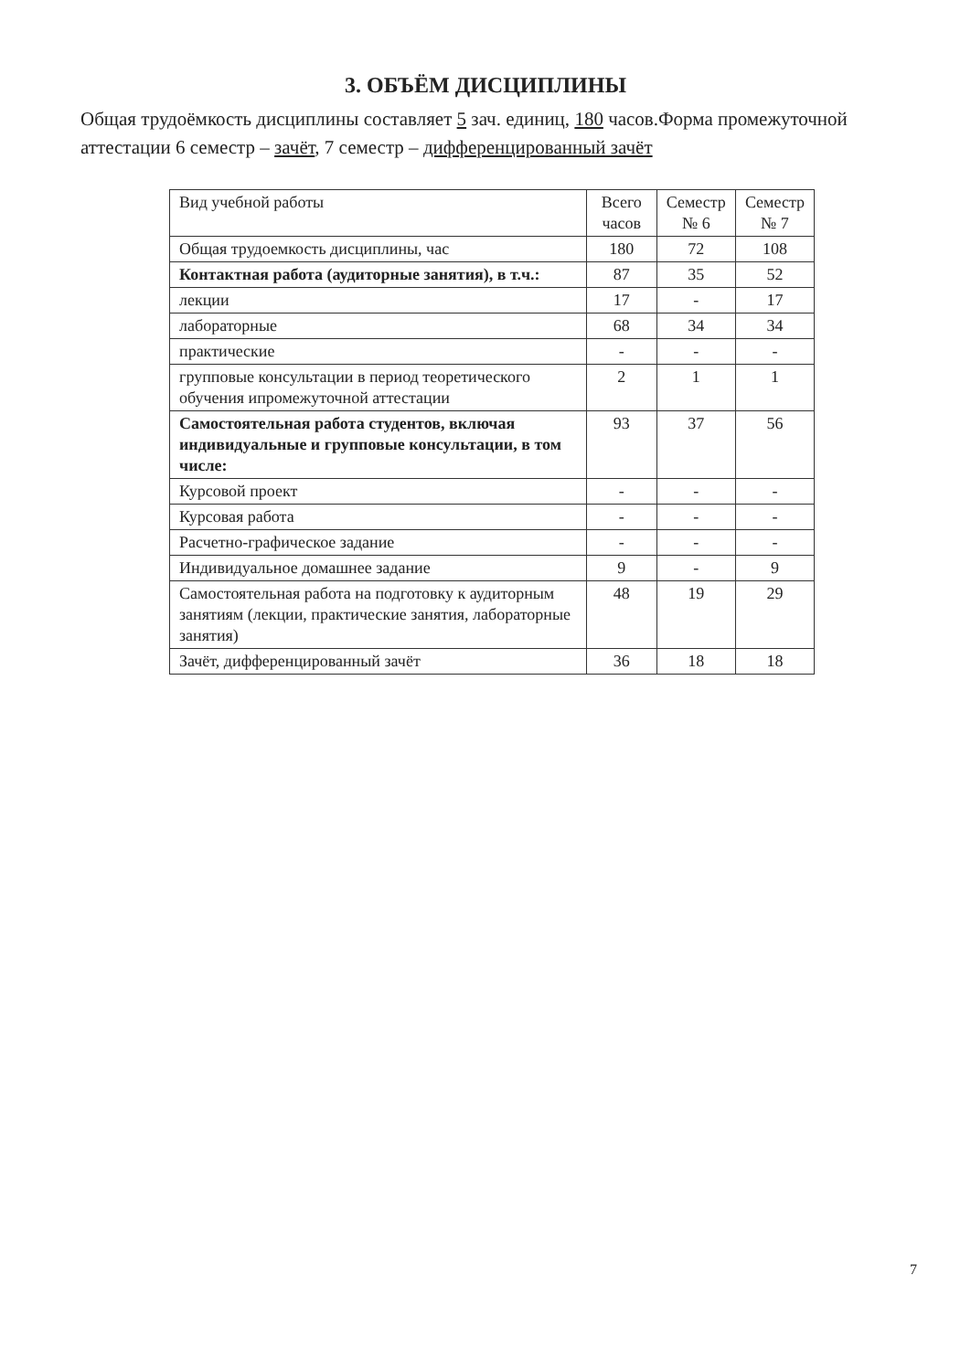3. ОБЪЁМ ДИСЦИПЛИНЫ
Общая трудоёмкость дисциплины составляет 5 зач. единиц, 180 часов.Форма промежуточной аттестации 6 семестр – зачёт, 7 семестр – дифференцированный зачёт
| Вид учебной работы | Всего часов | Семестр № 6 | Семестр № 7 |
| Общая трудоемкость дисциплины, час | 180 | 72 | 108 |
| Контактная работа (аудиторные занятия), в т.ч.: | 87 | 35 | 52 |
| лекции | 17 | - | 17 |
| лабораторные | 68 | 34 | 34 |
| практические | - | - | - |
| групповые консультации в период теоретического обучения ипромежуточной аттестации | 2 | 1 | 1 |
| Самостоятельная работа студентов, включая индивидуальные и групповые консультации, в том числе: | 93 | 37 | 56 |
| Курсовой проект | - | - | - |
| Курсовая работа | - | - | - |
| Расчетно-графическое задание | - | - | - |
| Индивидуальное домашнее задание | 9 | - | 9 |
| Самостоятельная работа на подготовку к аудиторным занятиям (лекции, практические занятия, лабораторные занятия) | 48 | 19 | 29 |
| Зачёт, дифференцированный зачёт | 36 | 18 | 18 |
7